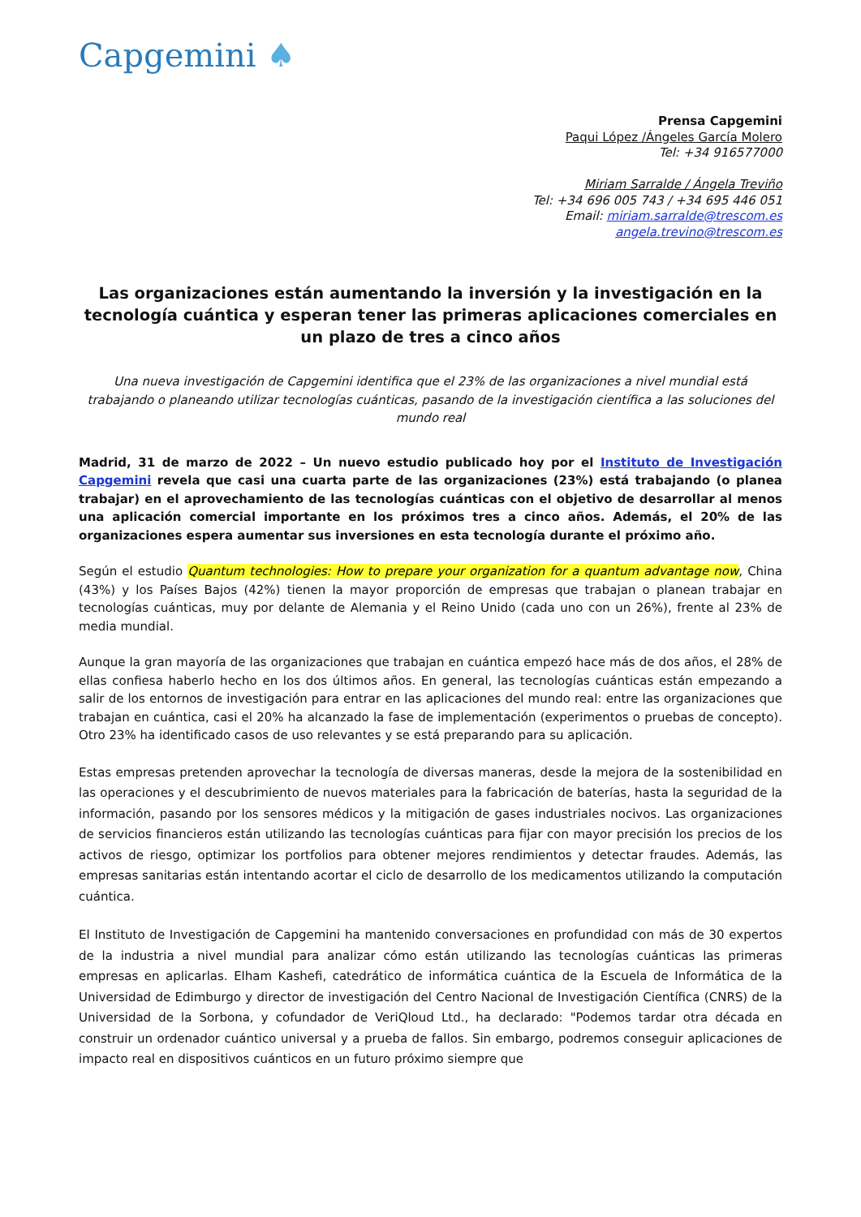Capgemini ♠
Prensa Capgemini
Paqui López /Ángeles García Molero
Tel: +34 916577000
Miriam Sarralde / Ángela Treviño
Tel: +34 696 005 743 / +34 695 446 051
Email: miriam.sarralde@trescom.es
angela.trevino@trescom.es
Las organizaciones están aumentando la inversión y la investigación en la tecnología cuántica y esperan tener las primeras aplicaciones comerciales en un plazo de tres a cinco años
Una nueva investigación de Capgemini identifica que el 23% de las organizaciones a nivel mundial está trabajando o planeando utilizar tecnologías cuánticas, pasando de la investigación científica a las soluciones del mundo real
Madrid, 31 de marzo de 2022 – Un nuevo estudio publicado hoy por el Instituto de Investigación Capgemini revela que casi una cuarta parte de las organizaciones (23%) está trabajando (o planea trabajar) en el aprovechamiento de las tecnologías cuánticas con el objetivo de desarrollar al menos una aplicación comercial importante en los próximos tres a cinco años. Además, el 20% de las organizaciones espera aumentar sus inversiones en esta tecnología durante el próximo año.
Según el estudio Quantum technologies: How to prepare your organization for a quantum advantage now, China (43%) y los Países Bajos (42%) tienen la mayor proporción de empresas que trabajan o planean trabajar en tecnologías cuánticas, muy por delante de Alemania y el Reino Unido (cada uno con un 26%), frente al 23% de media mundial.
Aunque la gran mayoría de las organizaciones que trabajan en cuántica empezó hace más de dos años, el 28% de ellas confiesa haberlo hecho en los dos últimos años. En general, las tecnologías cuánticas están empezando a salir de los entornos de investigación para entrar en las aplicaciones del mundo real: entre las organizaciones que trabajan en cuántica, casi el 20% ha alcanzado la fase de implementación (experimentos o pruebas de concepto). Otro 23% ha identificado casos de uso relevantes y se está preparando para su aplicación.
Estas empresas pretenden aprovechar la tecnología de diversas maneras, desde la mejora de la sostenibilidad en las operaciones y el descubrimiento de nuevos materiales para la fabricación de baterías, hasta la seguridad de la información, pasando por los sensores médicos y la mitigación de gases industriales nocivos. Las organizaciones de servicios financieros están utilizando las tecnologías cuánticas para fijar con mayor precisión los precios de los activos de riesgo, optimizar los portfolios para obtener mejores rendimientos y detectar fraudes. Además, las empresas sanitarias están intentando acortar el ciclo de desarrollo de los medicamentos utilizando la computación cuántica.
El Instituto de Investigación de Capgemini ha mantenido conversaciones en profundidad con más de 30 expertos de la industria a nivel mundial para analizar cómo están utilizando las tecnologías cuánticas las primeras empresas en aplicarlas. Elham Kashefi, catedrático de informática cuántica de la Escuela de Informática de la Universidad de Edimburgo y director de investigación del Centro Nacional de Investigación Científica (CNRS) de la Universidad de la Sorbona, y cofundador de VeriQloud Ltd., ha declarado: "Podemos tardar otra década en construir un ordenador cuántico universal y a prueba de fallos. Sin embargo, podremos conseguir aplicaciones de impacto real en dispositivos cuánticos en un futuro próximo siempre que